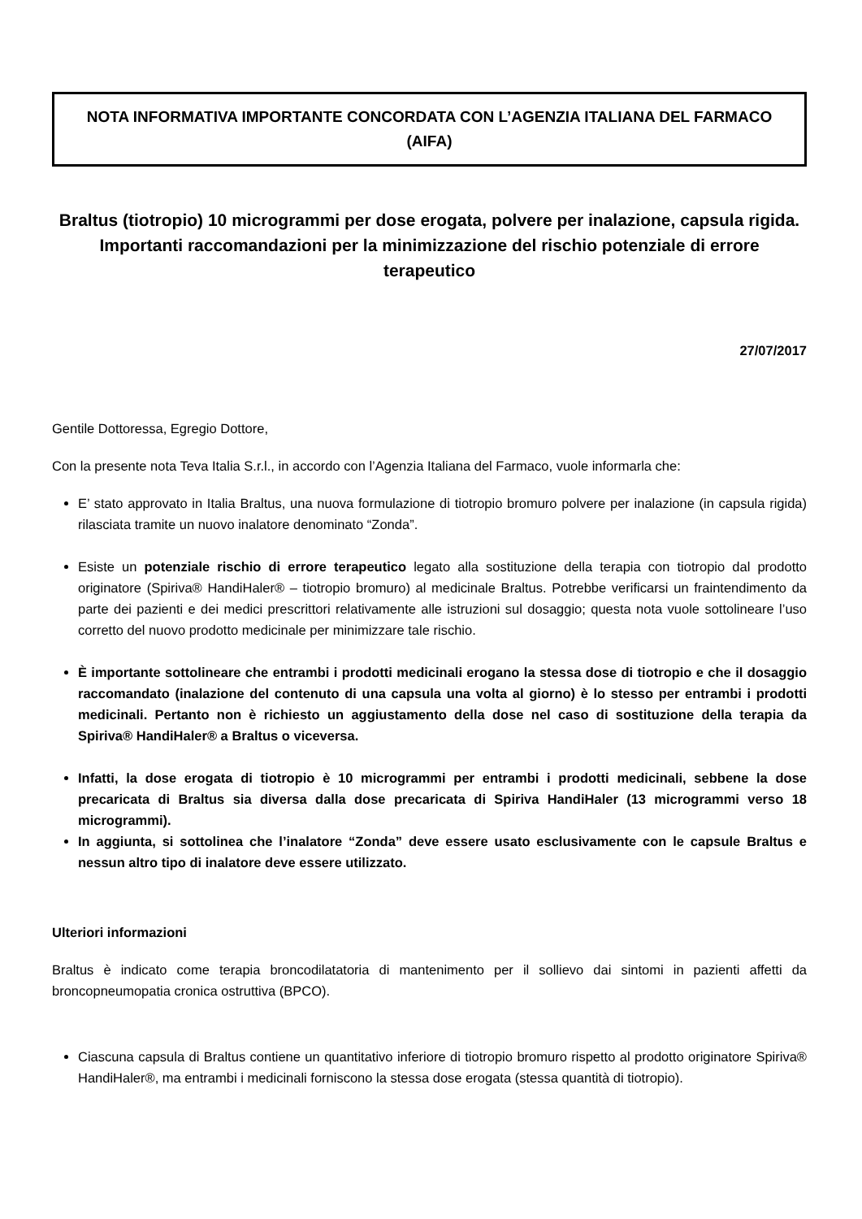NOTA INFORMATIVA IMPORTANTE CONCORDATA CON L’AGENZIA ITALIANA DEL FARMACO (AIFA)
Braltus (tiotropio) 10 microgrammi per dose erogata, polvere per inalazione, capsula rigida. Importanti raccomandazioni per la minimizzazione del rischio potenziale di errore terapeutico
27/07/2017
Gentile Dottoressa, Egregio Dottore,
Con la presente nota Teva Italia S.r.l., in accordo con l’Agenzia Italiana del Farmaco, vuole informarla che:
E’ stato approvato in Italia Braltus, una nuova formulazione di tiotropio bromuro polvere per inalazione (in capsula rigida) rilasciata tramite un nuovo inalatore denominato “Zonda”.
Esiste un potenziale rischio di errore terapeutico legato alla sostituzione della terapia con tiotropio dal prodotto originatore (Spiriva® HandiHaler® – tiotropio bromuro) al medicinale Braltus. Potrebbe verificarsi un fraintendimento da parte dei pazienti e dei medici prescrittori relativamente alle istruzioni sul dosaggio; questa nota vuole sottolineare l’uso corretto del nuovo prodotto medicinale per minimizzare tale rischio.
È importante sottolineare che entrambi i prodotti medicinali erogano la stessa dose di tiotropio e che il dosaggio raccomandato (inalazione del contenuto di una capsula una volta al giorno) è lo stesso per entrambi i prodotti medicinali. Pertanto non è richiesto un aggiustamento della dose nel caso di sostituzione della terapia da Spiriva® HandiHaler® a Braltus o viceversa.
Infatti, la dose erogata di tiotropio è 10 microgrammi per entrambi i prodotti medicinali, sebbene la dose precaricata di Braltus sia diversa dalla dose precaricata di Spiriva HandiHaler (13 microgrammi verso 18 microgrammi).
In aggiunta, si sottolinea che l’inalatore “Zonda” deve essere usato esclusivamente con le capsule Braltus e nessun altro tipo di inalatore deve essere utilizzato.
Ulteriori informazioni
Braltus è indicato come terapia broncodilatatoria di mantenimento per il sollievo dai sintomi in pazienti affetti da broncopneumopatia cronica ostruttiva (BPCO).
Ciascuna capsula di Braltus contiene un quantitativo inferiore di tiotropio bromuro rispetto al prodotto originatore Spiriva® HandiHaler®, ma entrambi i medicinali forniscono la stessa dose erogata (stessa quantità di tiotropio).